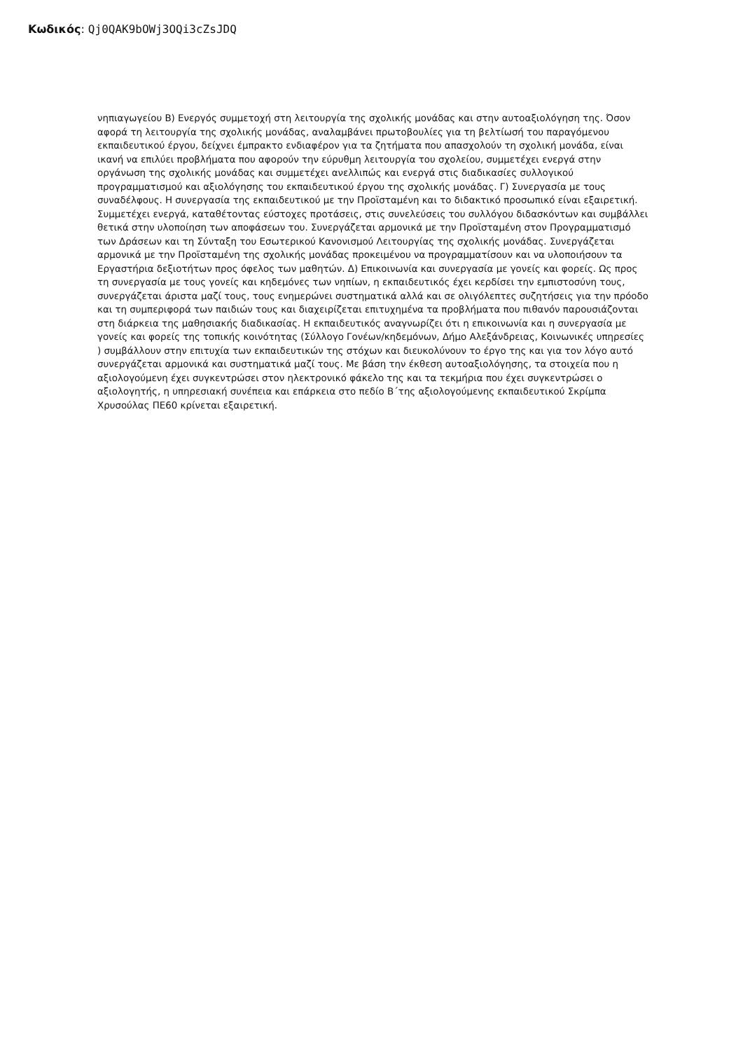Κωδικός: Qj0QAK9bOWj3OQi3cZsJDQ
νηπιαγωγείου Β) Ενεργός συμμετοχή στη λειτουργία της σχολικής μονάδας και στην αυτοαξιολόγηση της. Όσον αφορά τη λειτουργία της σχολικής μονάδας, αναλαμβάνει πρωτοβουλίες για τη βελτίωσή του παραγόμενου εκπαιδευτικού έργου, δείχνει έμπρακτο ενδιαφέρον για τα ζητήματα που απασχολούν τη σχολική μονάδα, είναι ικανή να επιλύει προβλήματα που αφορούν την εύρυθμη λειτουργία του σχολείου, συμμετέχει ενεργά στην οργάνωση της σχολικής μονάδας και συμμετέχει ανελλιπώς και ενεργά στις διαδικασίες συλλογικού προγραμματισμού και αξιολόγησης του εκπαιδευτικού έργου της σχολικής μονάδας. Γ) Συνεργασία με τους συναδέλφους. Η συνεργασία της εκπαιδευτικού με την Προϊσταμένη και το διδακτικό προσωπικό είναι εξαιρετική. Συμμετέχει ενεργά, καταθέτοντας εύστοχες προτάσεις, στις συνελεύσεις του συλλόγου διδασκόντων και συμβάλλει θετικά στην υλοποίηση των αποφάσεων του. Συνεργάζεται αρμονικά με την Προϊσταμένη στον Προγραμματισμό των Δράσεων και τη Σύνταξη του Εσωτερικού Κανονισμού Λειτουργίας της σχολικής μονάδας. Συνεργάζεται αρμονικά με την Προϊσταμένη της σχολικής μονάδας προκειμένου να προγραμματίσουν και να υλοποιήσουν τα Εργαστήρια δεξιοτήτων προς όφελος των μαθητών. Δ) Επικοινωνία και συνεργασία με γονείς και φορείς. Ως προς τη συνεργασία με τους γονείς και κηδεμόνες των νηπίων, η εκπαιδευτικός έχει κερδίσει την εμπιστοσύνη τους, συνεργάζεται άριστα μαζί τους, τους ενημερώνει συστηματικά αλλά και σε ολιγόλεπτες συζητήσεις για την πρόοδο και τη συμπεριφορά των παιδιών τους και διαχειρίζεται επιτυχημένα τα προβλήματα που πιθανόν παρουσιάζονται στη διάρκεια της μαθησιακής διαδικασίας. Η εκπαιδευτικός αναγνωρίζει ότι η επικοινωνία και η συνεργασία με γονείς και φορείς της τοπικής κοινότητας (Σύλλογο Γονέων/κηδεμόνων, Δήμο Αλεξάνδρειας, Κοινωνικές υπηρεσίες ) συμβάλλουν στην επιτυχία των εκπαιδευτικών της στόχων και διευκολύνουν το έργο της και για τον λόγο αυτό συνεργάζεται αρμονικά και συστηματικά μαζί τους. Με βάση την έκθεση αυτοαξιολόγησης, τα στοιχεία που η αξιολογούμενη έχει συγκεντρώσει στον ηλεκτρονικό φάκελο της και τα τεκμήρια που έχει συγκεντρώσει ο αξιολογητής, η υπηρεσιακή συνέπεια και επάρκεια στο πεδίο Β΄της αξιολογούμενης εκπαιδευτικού Σκρίμπα Χρυσούλας ΠΕ60 κρίνεται εξαιρετική.